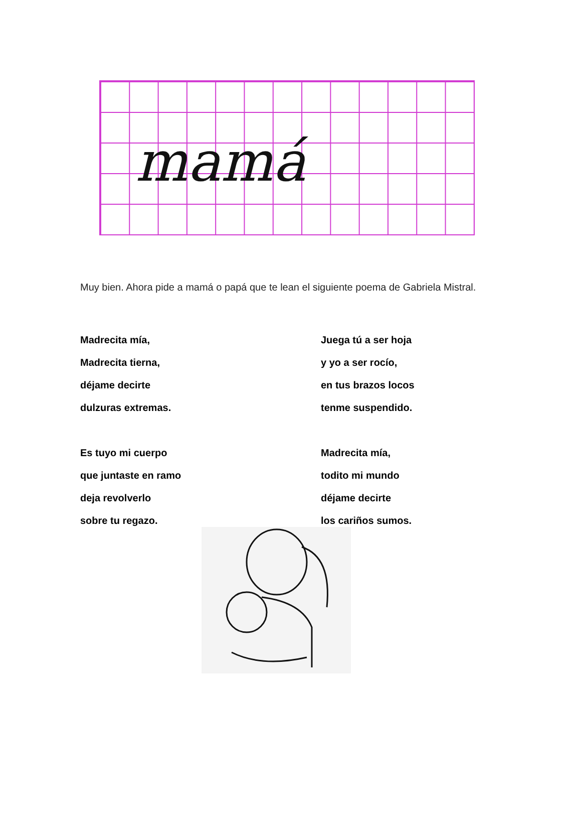mamá
Muy bien. Ahora pide a mamá o papá que te lean el siguiente poema de Gabriela Mistral.
Madrecita mía,
Madrecita tierna,
déjame decirte
dulzuras extremas.
Es tuyo mi cuerpo
que juntaste en ramo
deja revolverlo
sobre tu regazo.
Juega tú a ser hoja
y yo a ser rocío,
en tus brazos locos
tenme suspendido.
Madrecita mía,
todito mi mundo
déjame decirte
los cariños sumos.